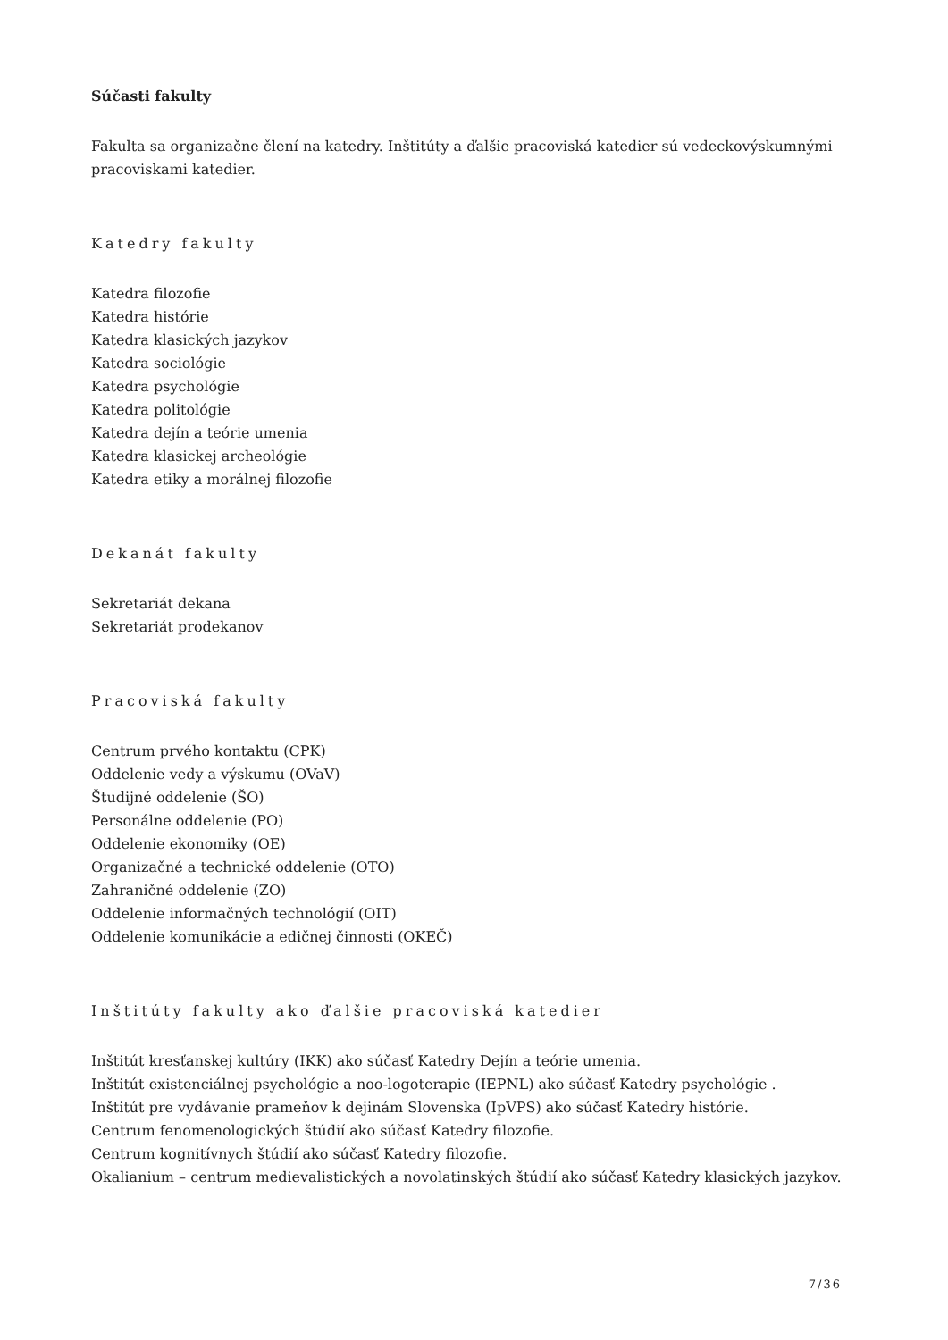Súčasti fakulty
Fakulta sa organizačne člení na katedry. Inštitúty a ďalšie pracoviská katedier sú vedeckovýskumnými pracoviskami katedier.
Katedry fakulty
Katedra filozofie
Katedra histórie
Katedra klasických jazykov
Katedra sociológie
Katedra psychológie
Katedra politológie
Katedra dejín a teórie umenia
Katedra klasickej archeológie
Katedra etiky a morálnej filozofie
Dekanát fakulty
Sekretariát dekana
Sekretariát prodekanov
Pracoviská fakulty
Centrum prvého kontaktu (CPK)
Oddelenie vedy a výskumu (OVaV)
Študijné oddelenie (ŠO)
Personálne oddelenie (PO)
Oddelenie ekonomiky (OE)
Organizačné a technické oddelenie (OTO)
Zahraničné oddelenie (ZO)
Oddelenie informačných technológií (OIT)
Oddelenie komunikácie a edičnej činnosti (OKEČ)
Inštitúty fakulty ako ďalšie pracoviská katedier
Inštitút kresťanskej kultúry (IKK) ako súčasť Katedry Dejín a teórie umenia.
Inštitút existenciálnej psychológie a noo-logoterapie (IEPNL) ako súčasť Katedry psychológie .
Inštitút pre vydávanie prameňov k dejinám Slovenska (IpVPS) ako súčasť Katedry histórie.
Centrum fenomenologických štúdií ako súčasť Katedry filozofie.
Centrum kognitívnych štúdií ako súčasť Katedry filozofie.
Okalianium – centrum medievalistických a novolatinských štúdií ako súčasť Katedry klasických jazykov.
7/36